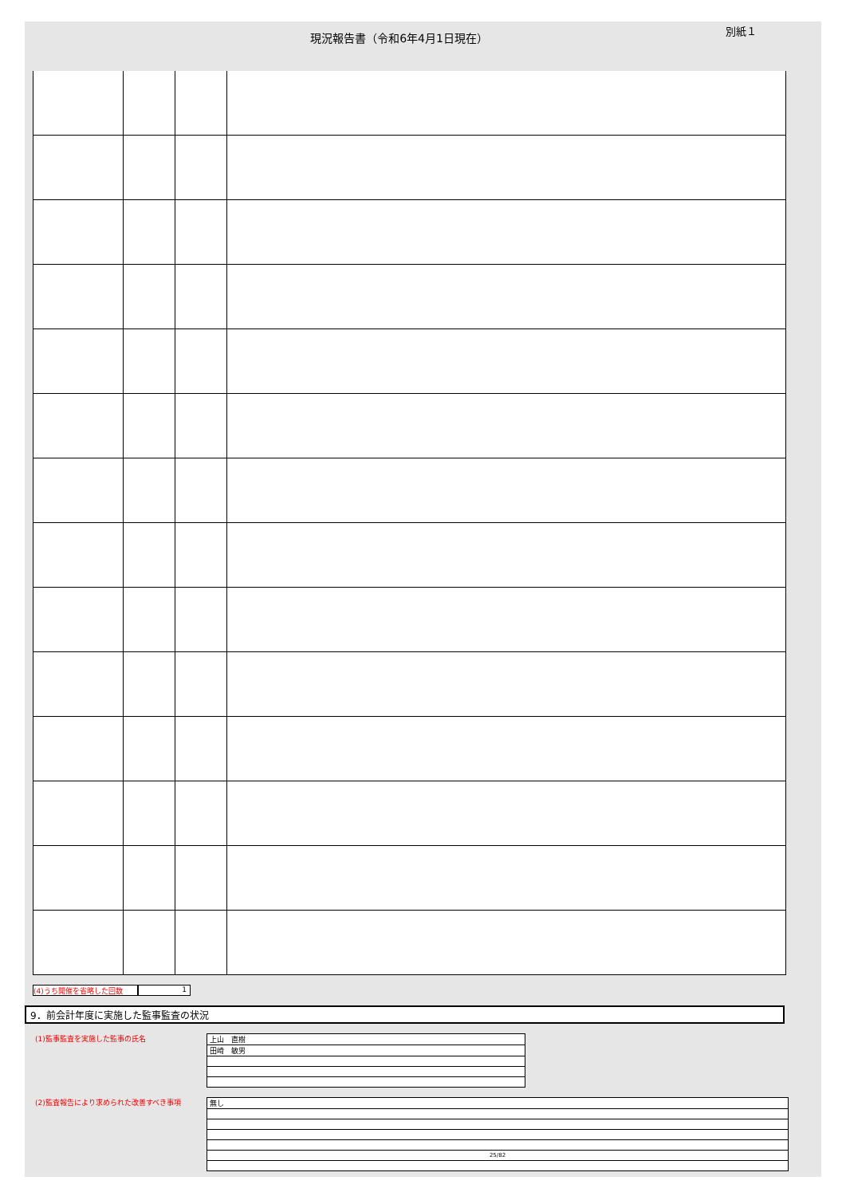現況報告書（令和6年4月1日現在）
別紙１
(4)うち開催を省略した回数 1
9．前会計年度に実施した監事監査の状況
(1)監事監査を実施した監事の氏名
| 上山 直樹 |
| 田崎 敏男 |
(2)監査報告により求められた改善すべき事項
| 無し |
| 25/82 |